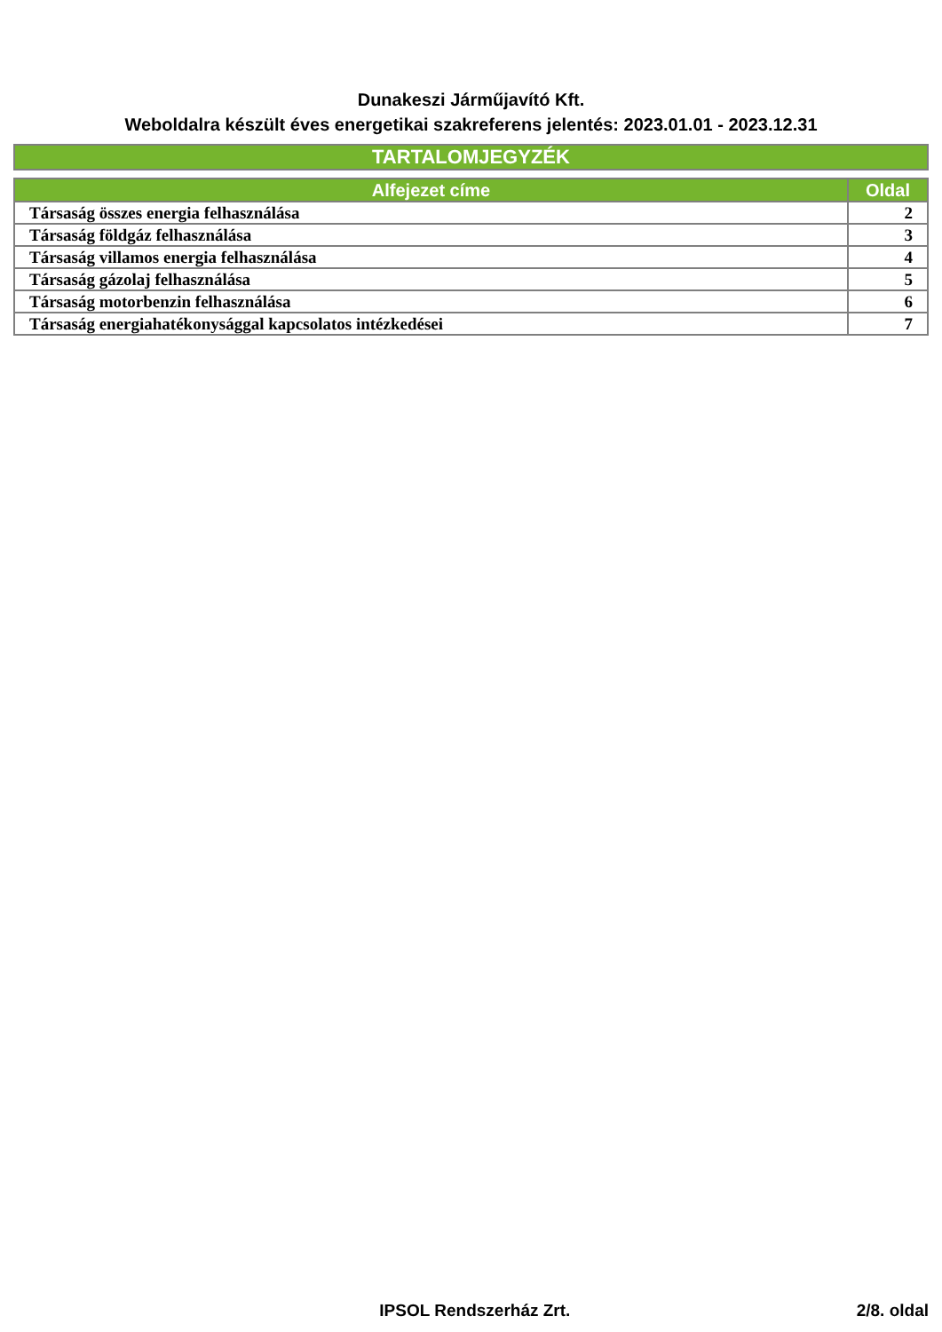Dunakeszi Járműjavító Kft.
Weboldalra készült éves energetikai szakreferens jelentés: 2023.01.01 - 2023.12.31
TARTALOMJEGYZÉK
| Alfejezet címe | Oldal |
| --- | --- |
| Társaság összes energia felhasználása | 2 |
| Társaság földgáz felhasználása | 3 |
| Társaság villamos energia felhasználása | 4 |
| Társaság gázolaj felhasználása | 5 |
| Társaság motorbenzin felhasználása | 6 |
| Társaság energiahatékonysággal kapcsolatos intézkedései | 7 |
IPSOL Rendszerház Zrt. 2/8. oldal